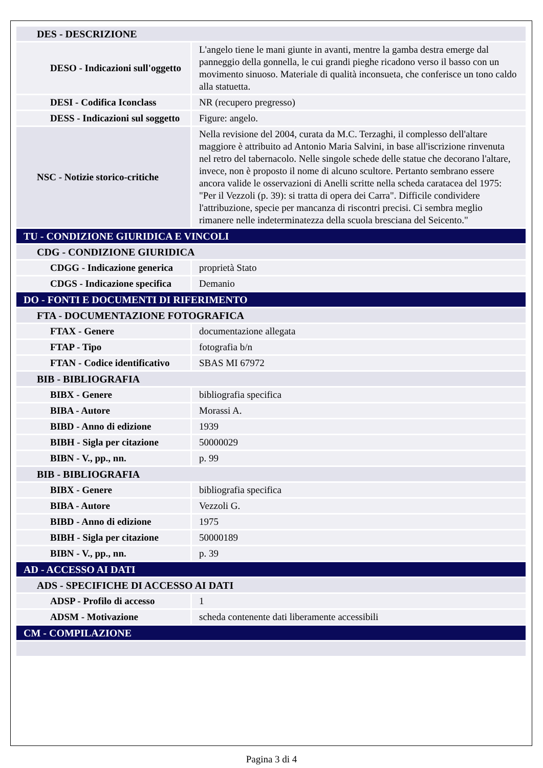| DES - DESCRIZIONE | |
| DESO - Indicazioni sull'oggetto | L'angelo tiene le mani giunte in avanti, mentre la gamba destra emerge dal panneggio della gonnella, le cui grandi pieghe ricadono verso il basso con un movimento sinuoso. Materiale di qualità inconsueta, che conferisce un tono caldo alla statuetta. |
| DESI - Codifica Iconclass | NR (recupero pregresso) |
| DESS - Indicazioni sul soggetto | Figure: angelo. |
| NSC - Notizie storico-critiche | Nella revisione del 2004, curata da M.C. Terzaghi, il complesso dell'altare maggiore è attribuito ad Antonio Maria Salvini, in base all'iscrizione rinvenuta nel retro del tabernacolo. Nelle singole schede delle statue che decorano l'altare, invece, non è proposto il nome di alcuno scultore. Pertanto sembrano essere ancora valide le osservazioni di Anelli scritte nella scheda caratacea del 1975: "Per il Vezzoli (p. 39): si tratta di opera dei Carra". Difficile condividere l'attribuzione, specie per mancanza di riscontri precisi. Ci sembra meglio rimanere nelle indeterminatezza della scuola bresciana del Seicento." |
| TU - CONDIZIONE GIURIDICA E VINCOLI | |
| CDG - CONDIZIONE GIURIDICA | |
| CDGG - Indicazione generica | proprietà Stato |
| CDGS - Indicazione specifica | Demanio |
| DO - FONTI E DOCUMENTI DI RIFERIMENTO | |
| FTA - DOCUMENTAZIONE FOTOGRAFICA | |
| FTAX - Genere | documentazione allegata |
| FTAP - Tipo | fotografia b/n |
| FTAN - Codice identificativo | SBAS MI 67972 |
| BIB - BIBLIOGRAFIA | |
| BIBX - Genere | bibliografia specifica |
| BIBA - Autore | Morassi A. |
| BIBD - Anno di edizione | 1939 |
| BIBH - Sigla per citazione | 50000029 |
| BIBN - V., pp., nn. | p. 99 |
| BIB - BIBLIOGRAFIA | |
| BIBX - Genere | bibliografia specifica |
| BIBA - Autore | Vezzoli G. |
| BIBD - Anno di edizione | 1975 |
| BIBH - Sigla per citazione | 50000189 |
| BIBN - V., pp., nn. | p. 39 |
| AD - ACCESSO AI DATI | |
| ADS - SPECIFICHE DI ACCESSO AI DATI | |
| ADSP - Profilo di accesso | 1 |
| ADSM - Motivazione | scheda contenente dati liberamente accessibili |
| CM - COMPILAZIONE | |
Pagina 3 di 4